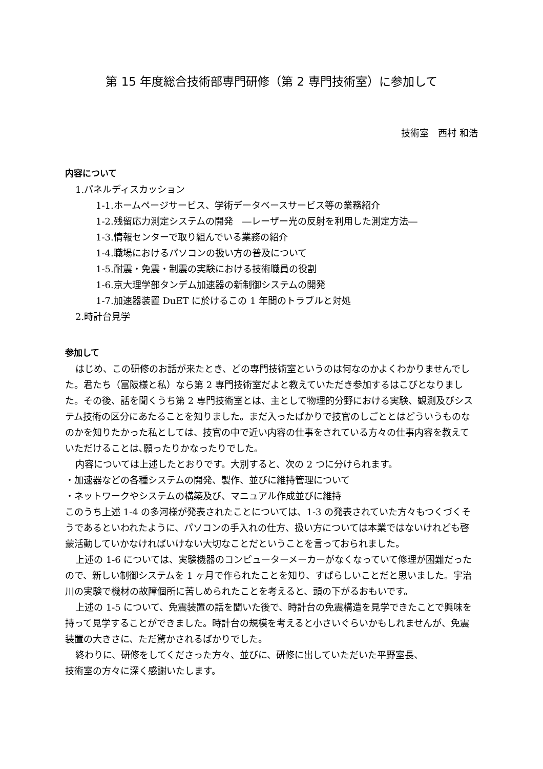第 15 年度総合技術部専門研修（第 2 専門技術室）に参加して
技術室　西村 和浩
内容について
1.パネルディスカッション
1-1.ホームページサービス、学術データベースサービス等の業務紹介
1-2.残留応力測定システムの開発　―レーザー光の反射を利用した測定方法―
1-3.情報センターで取り組んでいる業務の紹介
1-4.職場におけるパソコンの扱い方の普及について
1-5.耐震・免震・制震の実験における技術職員の役割
1-6.京大理学部タンデム加速器の新制御システムの開発
1-7.加速器装置 DuET に於けるこの 1 年間のトラブルと対処
2.時計台見学
参加して
はじめ、この研修のお話が来たとき、どの専門技術室というのは何なのかよくわかりませんでした。君たち（冨阪様と私）なら第 2 専門技術室だよと教えていただき参加するはこびとなりました。その後、話を聞くうち第 2 専門技術室とは、主として物理的分野における実験、観測及びシステム技術の区分にあたることを知りました。まだ入ったばかりで技官のしごととはどういうものなのかを知りたかった私としては、技官の中で近い内容の仕事をされている方々の仕事内容を教えていただけることは､願ったりかなったりでした。
内容については上述したとおりです。大別すると、次の 2 つに分けられます。
・加速器などの各種システムの開発、製作、並びに維持管理について
・ネットワークやシステムの構築及び、マニュアル作成並びに維持
このうち上述 1-4 の多河様が発表されたことについては、1-3 の発表されていた方々もつくづくそうであるといわれたように、パソコンの手入れの仕方、扱い方については本業ではないけれども啓蒙活動していかなければいけない大切なことだということを言っておられました。
上述の 1-6 については、実験機器のコンピューターメーカーがなくなっていて修理が困難だったので、新しい制御システムを 1 ヶ月で作られたことを知り、すばらしいことだと思いました。宇治川の実験で機材の故障個所に苦しめられたことを考えると、頭の下がるおもいです。
上述の 1-5 について、免震装置の話を聞いた後で、時計台の免震構造を見学できたことで興味を持って見学することができました。時計台の規模を考えると小さいぐらいかもしれませんが、免震装置の大きさに、ただ驚かされるばかりでした。
終わりに、研修をしてくださった方々、並びに、研修に出していただいた平野室長、
技術室の方々に深く感謝いたします。